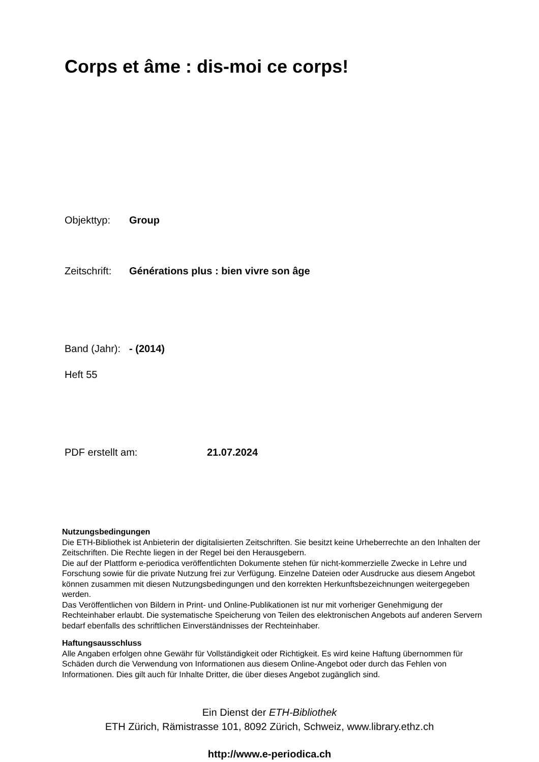Corps et âme : dis-moi ce corps!
Objekttyp: Group
Zeitschrift: Générations plus : bien vivre son âge
Band (Jahr): - (2014)
Heft 55
PDF erstellt am: 21.07.2024
Nutzungsbedingungen
Die ETH-Bibliothek ist Anbieterin der digitalisierten Zeitschriften. Sie besitzt keine Urheberrechte an den Inhalten der Zeitschriften. Die Rechte liegen in der Regel bei den Herausgebern.
Die auf der Plattform e-periodica veröffentlichten Dokumente stehen für nicht-kommerzielle Zwecke in Lehre und Forschung sowie für die private Nutzung frei zur Verfügung. Einzelne Dateien oder Ausdrucke aus diesem Angebot können zusammen mit diesen Nutzungsbedingungen und den korrekten Herkunftsbezeichnungen weitergegeben werden.
Das Veröffentlichen von Bildern in Print- und Online-Publikationen ist nur mit vorheriger Genehmigung der Rechteinhaber erlaubt. Die systematische Speicherung von Teilen des elektronischen Angebots auf anderen Servern bedarf ebenfalls des schriftlichen Einverständnisses der Rechteinhaber.
Haftungsausschluss
Alle Angaben erfolgen ohne Gewähr für Vollständigkeit oder Richtigkeit. Es wird keine Haftung übernommen für Schäden durch die Verwendung von Informationen aus diesem Online-Angebot oder durch das Fehlen von Informationen. Dies gilt auch für Inhalte Dritter, die über dieses Angebot zugänglich sind.
Ein Dienst der ETH-Bibliothek
ETH Zürich, Rämistrasse 101, 8092 Zürich, Schweiz, www.library.ethz.ch
http://www.e-periodica.ch